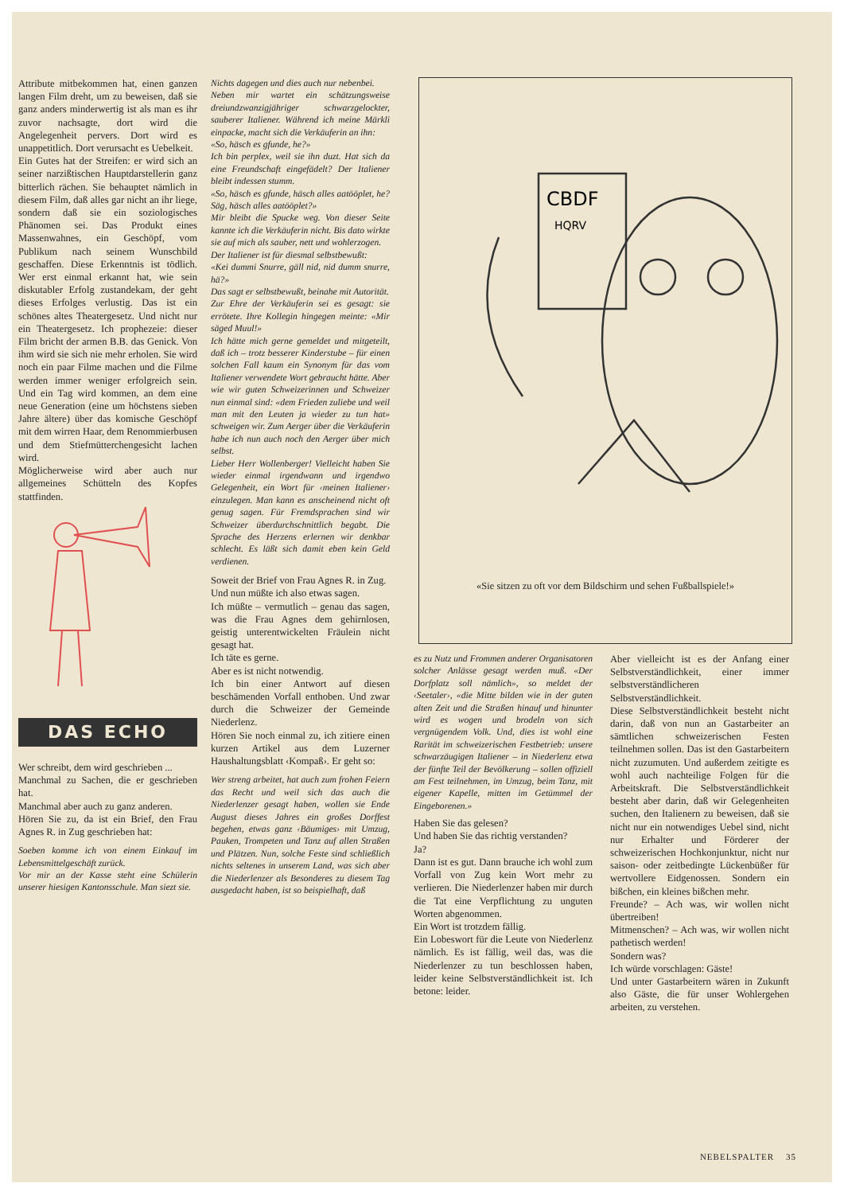Attribute mitbekommen hat, einen ganzen langen Film dreht, um zu beweisen, daß sie ganz anders minderwertig ist als man es ihr zuvor nachsagte, dort wird die Angelegenheit pervers. Dort wird es unappetitlich. Dort verursacht es Uebelkeit.
Ein Gutes hat der Streifen: er wird sich an seiner narzißtischen Hauptdarstellerin ganz bitterlich rächen. Sie behauptet nämlich in diesem Film, daß alles gar nicht an ihr liege, sondern daß sie ein soziologisches Phänomen sei. Das Produkt eines Massenwahnes, ein Geschöpf, vom Publikum nach seinem Wunschbild geschaffen. Diese Erkenntnis ist tödlich. Wer erst einmal erkannt hat, wie sein diskutabler Erfolg zustandekam, der geht dieses Erfolges verlustig. Das ist ein schönes altes Theatergesetz. Und nicht nur ein Theatergesetz. Ich prophezeie: dieser Film bricht der armen B.B. das Genick. Von ihm wird sie sich nie mehr erholen. Sie wird noch ein paar Filme machen und die Filme werden immer weniger erfolgreich sein. Und ein Tag wird kommen, an dem eine neue Generation (eine um höchstens sieben Jahre ältere) über das komische Geschöpf mit dem wirren Haar, dem Renommierbusen und dem Stiefmütterchengesicht lachen wird.
Möglicherweise wird aber auch nur allgemeines Schütteln des Kopfes stattfinden.
DAS ECHO
Wer schreibt, dem wird geschrieben ...
Manchmal zu Sachen, die er geschrieben hat.
Manchmal aber auch zu ganz anderen.
Hören Sie zu, da ist ein Brief, den Frau Agnes R. in Zug geschrieben hat:
Soeben komme ich von einem Einkauf im Lebensmittelgeschäft zurück.
Vor mir an der Kasse steht eine Schülerin unserer hiesigen Kantonsschule. Man siezt sie.
Nichts dagegen und dies auch nur nebenbei.
Neben mir wartet ein schätzungsweise dreiundzwanzigjähriger schwarzgelockter, sauberer Italiener. Während ich meine Märkli einpacke, macht sich die Verkäuferin an ihn:
«So, häsch es gfunde, he?»
Ich bin perplex, weil sie ihn duzt. Hat sich da eine Freundschaft eingefädelt? Der Italiener bleibt indessen stumm.
«So, häsch es gfunde, häsch alles aatööplet, he? Säg, häsch alles aatööplet?»
Mir bleibt die Spucke weg. Von dieser Seite kannte ich die Verkäuferin nicht. Bis dato wirkte sie auf mich als sauber, nett und wohlerzogen.
Der Italiener ist für diesmal selbstbewußt:
«Kei dummi Snurre, gäll nid, nid dumm snurre, hä?»
Das sagt er selbstbewußt, beinahe mit Autorität.
Zur Ehre der Verkäuferin sei es gesagt: sie errötete. Ihre Kollegin hingegen meinte: «Mir säged Muul!»
Ich hätte mich gerne gemeldet und mitgeteilt, daß ich – trotz besserer Kinderstube – für einen solchen Fall kaum ein Synonym für das vom Italiener verwendete Wort gebraucht hätte. Aber wie wir guten Schweizerinnen und Schweizer nun einmal sind: «dem Frieden zuliebe und weil man mit den Leuten ja wieder zu tun hat» schweigen wir. Zum Aerger über die Verkäuferin habe ich nun auch noch den Aerger über mich selbst.
Lieber Herr Wollenberger! Vielleicht haben Sie wieder einmal irgendwann und irgendwo Gelegenheit, ein Wort für ‹meinen Italiener› einzulegen. Man kann es anscheinend nicht oft genug sagen. Für Fremdsprachen sind wir Schweizer überdurchschnittlich begabt. Die Sprache des Herzens erlernen wir denkbar schlecht. Es läßt sich damit eben kein Geld verdienen.
Soweit der Brief von Frau Agnes R. in Zug.
Und nun müßte ich also etwas sagen.
Ich müßte – vermutlich – genau das sagen, was die Frau Agnes dem gehirnlosen, geistig unterentwickelten Fräulein nicht gesagt hat.
Ich täte es gerne.
Aber es ist nicht notwendig.
Ich bin einer Antwort auf diesen beschämenden Vorfall enthoben. Und zwar durch die Schweizer der Gemeinde Niederlenz.
Hören Sie noch einmal zu, ich zitiere einen kurzen Artikel aus dem Luzerner Haushaltungsblatt ‹Kompaß›. Er geht so:
Wer streng arbeitet, hat auch zum frohen Feiern das Recht und weil sich das auch die Niederlenzer gesagt haben, wollen sie Ende August dieses Jahres ein großes Dorffest begehen, etwas ganz ‹Bäumiges› mit Umzug, Pauken, Trompeten und Tanz auf allen Straßen und Plätzen. Nun, solche Feste sind schließlich nichts seltenes in unserem Land, was sich aber die Niederlenzer als Besonderes zu diesem Tag ausgedacht haben, ist so beispielhaft, daß
CBDF
HQRV
«Sie sitzen zu oft vor dem Bildschirm und sehen Fußballspiele!»
es zu Nutz und Frommen anderer Organisatoren solcher Anlässe gesagt werden muß. «Der Dorfplatz soll nämlich», so meldet der ‹Seetaler›, «die Mitte bilden wie in der guten alten Zeit und die Straßen hinauf und hinunter wird es wogen und brodeln von sich vergnügendem Volk. Und, dies ist wohl eine Rarität im schweizerischen Festbetrieb: unsere schwarzäugigen Italiener – in Niederlenz etwa der fünfte Teil der Bevölkerung – sollen offiziell am Fest teilnehmen, im Umzug, beim Tanz, mit eigener Kapelle, mitten im Getümmel der Eingeborenen.»
Haben Sie das gelesen?
Und haben Sie das richtig verstanden?
Ja?
Dann ist es gut. Dann brauche ich wohl zum Vorfall von Zug kein Wort mehr zu verlieren. Die Niederlenzer haben mir durch die Tat eine Verpflichtung zu unguten Worten abgenommen.
Ein Wort ist trotzdem fällig.
Ein Lobeswort für die Leute von Niederlenz nämlich. Es ist fällig, weil das, was die Niederlenzer zu tun beschlossen haben, leider keine Selbstverständlichkeit ist. Ich betone: leider.
Aber vielleicht ist es der Anfang einer Selbstverständlichkeit, einer immer selbstverständlicheren Selbstverständlichkeit.
Diese Selbstverständlichkeit besteht nicht darin, daß von nun an Gastarbeiter an sämtlichen schweizerischen Festen teilnehmen sollen. Das ist den Gastarbeitern nicht zuzumuten. Und außerdem zeitigte es wohl auch nachteilige Folgen für die Arbeitskraft. Die Selbstverständlichkeit besteht aber darin, daß wir Gelegenheiten suchen, den Italienern zu beweisen, daß sie nicht nur ein notwendiges Uebel sind, nicht nur Erhalter und Förderer der schweizerischen Hochkonjunktur, nicht nur saison- oder zeitbedingte Lückenbüßer für wertvollere Eidgenossen. Sondern ein bißchen, ein kleines bißchen mehr.
Freunde? – Ach was, wir wollen nicht übertreiben!
Mitmenschen? – Ach was, wir wollen nicht pathetisch werden!
Sondern was?
Ich würde vorschlagen: Gäste!
Und unter Gastarbeitern wären in Zukunft also Gäste, die für unser Wohlergehen arbeiten, zu verstehen.
NEBELSPALTER 35